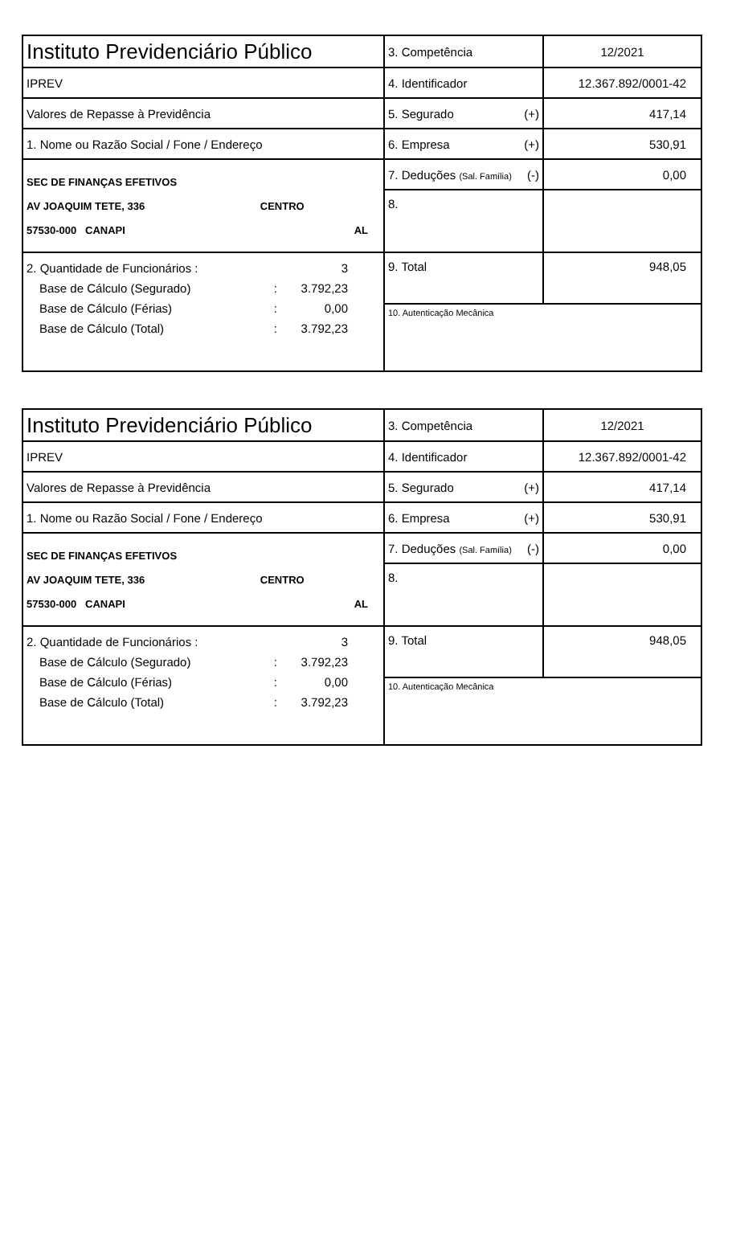| Instituto Previdenciário Público | 3. Competência | 12/2021 |
| IPREV | 4. Identificador | 12.367.892/0001-42 |
| Valores de Repasse à Previdência | 5. Segurado (+) | 417,14 |
| 1. Nome ou Razão Social / Fone / Endereço | 6. Empresa (+) | 530,91 |
| SEC DE FINANÇAS EFETIVOS AV JOAQUIM TETE, 336 CENTRO 57530-000 CANAPI AL | 7. Deduções (Sal. Família) (-) | 0,00 |
| | 8. | |
| / 2. Quantidade de Funcionários : / / 3 / / Base de Cálculo (Segurado) / : / 3.792,23 / / Base de Cálculo (Férias) / : / 0,00 / / Base de Cálculo (Total) / : / 3.792,23 / | 9. Total | 948,05 |
| | 10. Autenticação Mecânica | |
| Instituto Previdenciário Público | 3. Competência | 12/2021 |
| IPREV | 4. Identificador | 12.367.892/0001-42 |
| Valores de Repasse à Previdência | 5. Segurado (+) | 417,14 |
| 1. Nome ou Razão Social / Fone / Endereço | 6. Empresa (+) | 530,91 |
| SEC DE FINANÇAS EFETIVOS AV JOAQUIM TETE, 336 CENTRO 57530-000 CANAPI AL | 7. Deduções (Sal. Família) (-) | 0,00 |
| | 8. | |
| / 2. Quantidade de Funcionários : / / 3 / / Base de Cálculo (Segurado) / : / 3.792,23 / / Base de Cálculo (Férias) / : / 0,00 / / Base de Cálculo (Total) / : / 3.792,23 / | 9. Total | 948,05 |
| | 10. Autenticação Mecânica | |